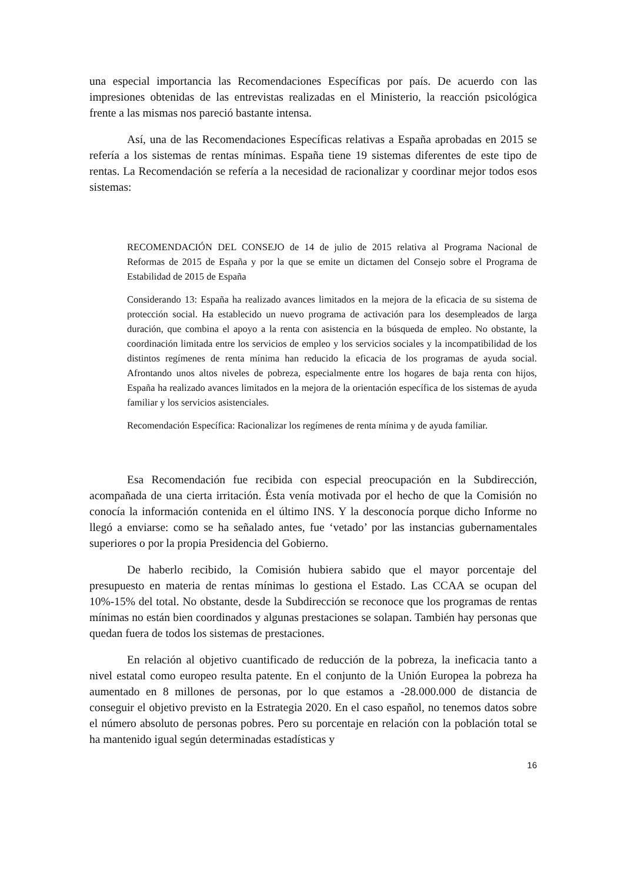una especial importancia las Recomendaciones Específicas por país. De acuerdo con las impresiones obtenidas de las entrevistas realizadas en el Ministerio, la reacción psicológica frente a las mismas nos pareció bastante intensa.
Así, una de las Recomendaciones Específicas relativas a España aprobadas en 2015 se refería a los sistemas de rentas mínimas. España tiene 19 sistemas diferentes de este tipo de rentas. La Recomendación se refería a la necesidad de racionalizar y coordinar mejor todos esos sistemas:
RECOMENDACIÓN DEL CONSEJO de 14 de julio de 2015 relativa al Programa Nacional de Reformas de 2015 de España y por la que se emite un dictamen del Consejo sobre el Programa de Estabilidad de 2015 de España
Considerando 13: España ha realizado avances limitados en la mejora de la eficacia de su sistema de protección social. Ha establecido un nuevo programa de activación para los desempleados de larga duración, que combina el apoyo a la renta con asistencia en la búsqueda de empleo. No obstante, la coordinación limitada entre los servicios de empleo y los servicios sociales y la incompatibilidad de los distintos regímenes de renta mínima han reducido la eficacia de los programas de ayuda social. Afrontando unos altos niveles de pobreza, especialmente entre los hogares de baja renta con hijos, España ha realizado avances limitados en la mejora de la orientación específica de los sistemas de ayuda familiar y los servicios asistenciales.
Recomendación Específica: Racionalizar los regímenes de renta mínima y de ayuda familiar.
Esa Recomendación fue recibida con especial preocupación en la Subdirección, acompañada de una cierta irritación. Ésta venía motivada por el hecho de que la Comisión no conocía la información contenida en el último INS. Y la desconocía porque dicho Informe no llegó a enviarse: como se ha señalado antes, fue ‘vetado’ por las instancias gubernamentales superiores o por la propia Presidencia del Gobierno.
De haberlo recibido, la Comisión hubiera sabido que el mayor porcentaje del presupuesto en materia de rentas mínimas lo gestiona el Estado. Las CCAA se ocupan del 10%-15% del total. No obstante, desde la Subdirección se reconoce que los programas de rentas mínimas no están bien coordinados y algunas prestaciones se solapan. También hay personas que quedan fuera de todos los sistemas de prestaciones.
En relación al objetivo cuantificado de reducción de la pobreza, la ineficacia tanto a nivel estatal como europeo resulta patente. En el conjunto de la Unión Europea la pobreza ha aumentado en 8 millones de personas, por lo que estamos a -28.000.000 de distancia de conseguir el objetivo previsto en la Estrategia 2020. En el caso español, no tenemos datos sobre el número absoluto de personas pobres. Pero su porcentaje en relación con la población total se ha mantenido igual según determinadas estadísticas y
16